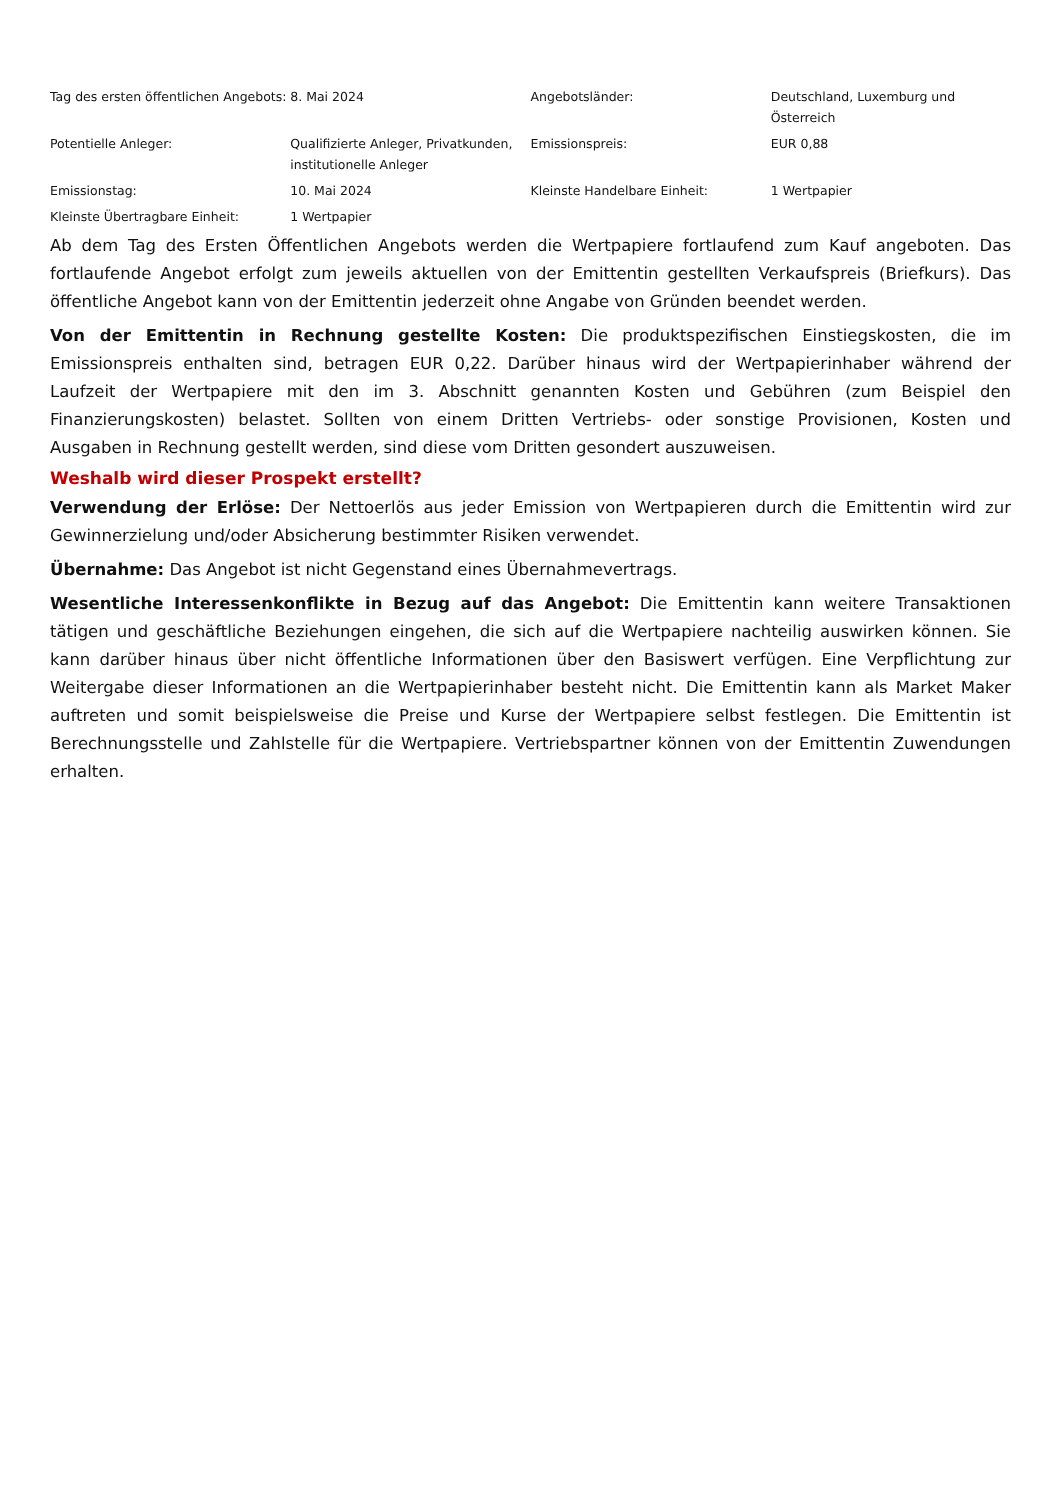| Tag des ersten öffentlichen Angebots: | 8. Mai 2024 | Angebotsländer: | Deutschland, Luxemburg und Österreich |
| Potentielle Anleger: | Qualifizierte Anleger, Privatkunden, institutionelle Anleger | Emissionspreis: | EUR 0,88 |
| Emissionstag: | 10. Mai 2024 | Kleinste Handelbare Einheit: | 1 Wertpapier |
| Kleinste Übertragbare Einheit: | 1 Wertpapier | | |
Ab dem Tag des Ersten Öffentlichen Angebots werden die Wertpapiere fortlaufend zum Kauf angeboten. Das fortlaufende Angebot erfolgt zum jeweils aktuellen von der Emittentin gestellten Verkaufspreis (Briefkurs). Das öffentliche Angebot kann von der Emittentin jederzeit ohne Angabe von Gründen beendet werden.
Von der Emittentin in Rechnung gestellte Kosten: Die produktspezifischen Einstiegskosten, die im Emissionspreis enthalten sind, betragen EUR 0,22. Darüber hinaus wird der Wertpapierinhaber während der Laufzeit der Wertpapiere mit den im 3. Abschnitt genannten Kosten und Gebühren (zum Beispiel den Finanzierungskosten) belastet. Sollten von einem Dritten Vertriebs- oder sonstige Provisionen, Kosten und Ausgaben in Rechnung gestellt werden, sind diese vom Dritten gesondert auszuweisen.
Weshalb wird dieser Prospekt erstellt?
Verwendung der Erlöse: Der Nettoerlös aus jeder Emission von Wertpapieren durch die Emittentin wird zur Gewinnerzielung und/oder Absicherung bestimmter Risiken verwendet.
Übernahme: Das Angebot ist nicht Gegenstand eines Übernahmevertrags.
Wesentliche Interessenkonflikte in Bezug auf das Angebot: Die Emittentin kann weitere Transaktionen tätigen und geschäftliche Beziehungen eingehen, die sich auf die Wertpapiere nachteilig auswirken können. Sie kann darüber hinaus über nicht öffentliche Informationen über den Basiswert verfügen. Eine Verpflichtung zur Weitergabe dieser Informationen an die Wertpapierinhaber besteht nicht. Die Emittentin kann als Market Maker auftreten und somit beispielsweise die Preise und Kurse der Wertpapiere selbst festlegen. Die Emittentin ist Berechnungsstelle und Zahlstelle für die Wertpapiere. Vertriebspartner können von der Emittentin Zuwendungen erhalten.